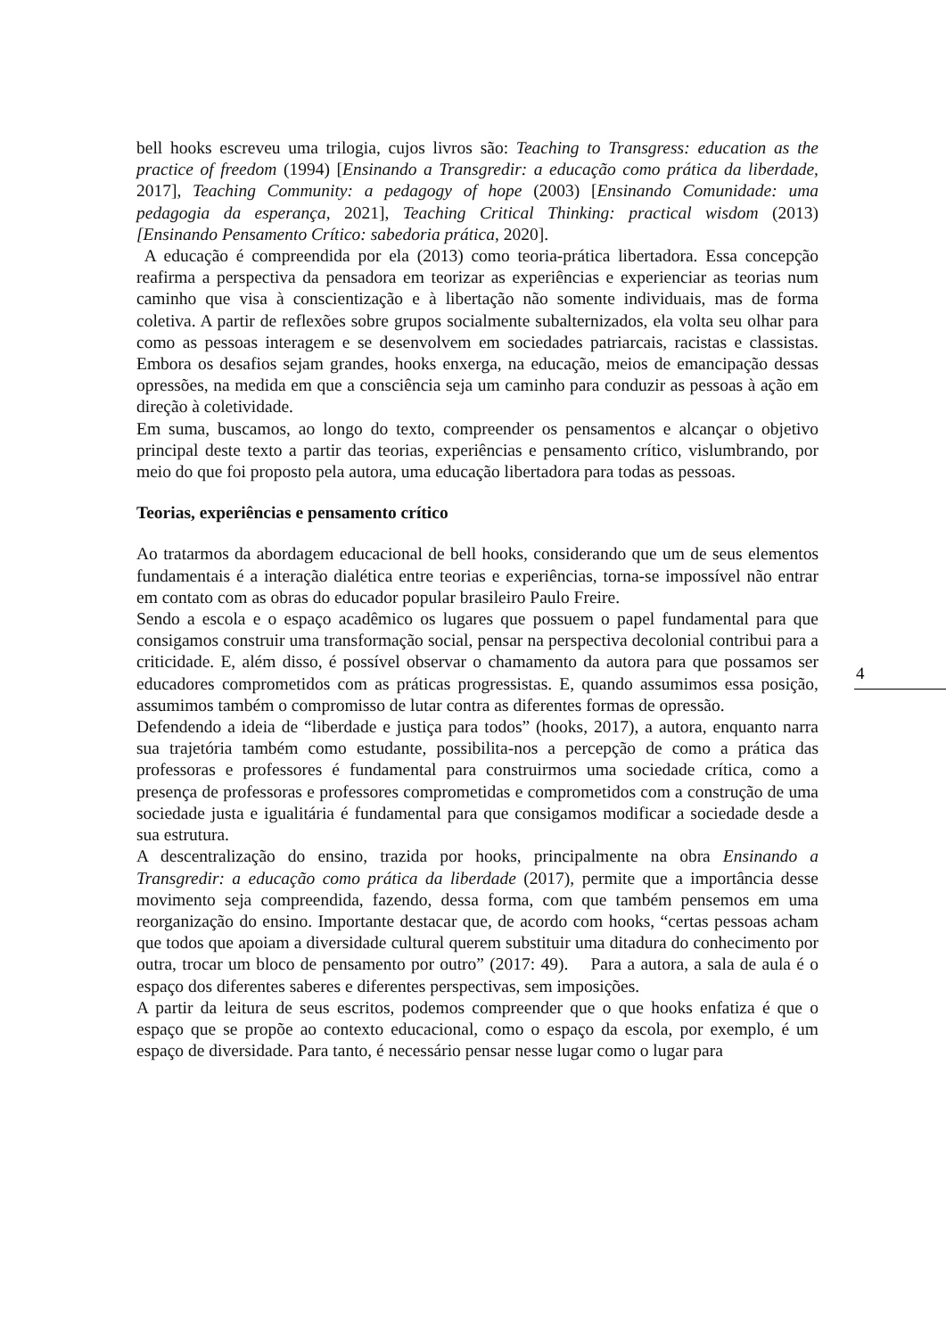bell hooks escreveu uma trilogia, cujos livros são: Teaching to Transgress: education as the practice of freedom (1994) [Ensinando a Transgredir: a educação como prática da liberdade, 2017], Teaching Community: a pedagogy of hope (2003) [Ensinando Comunidade: uma pedagogia da esperança, 2021], Teaching Critical Thinking: practical wisdom (2013) [Ensinando Pensamento Crítico: sabedoria prática, 2020].
A educação é compreendida por ela (2013) como teoria-prática libertadora. Essa concepção reafirma a perspectiva da pensadora em teorizar as experiências e experienciar as teorias num caminho que visa à conscientização e à libertação não somente individuais, mas de forma coletiva. A partir de reflexões sobre grupos socialmente subalternizados, ela volta seu olhar para como as pessoas interagem e se desenvolvem em sociedades patriarcais, racistas e classistas. Embora os desafios sejam grandes, hooks enxerga, na educação, meios de emancipação dessas opressões, na medida em que a consciência seja um caminho para conduzir as pessoas à ação em direção à coletividade.
Em suma, buscamos, ao longo do texto, compreender os pensamentos e alcançar o objetivo principal deste texto a partir das teorias, experiências e pensamento crítico, vislumbrando, por meio do que foi proposto pela autora, uma educação libertadora para todas as pessoas.
Teorias, experiências e pensamento crítico
Ao tratarmos da abordagem educacional de bell hooks, considerando que um de seus elementos fundamentais é a interação dialética entre teorias e experiências, torna-se impossível não entrar em contato com as obras do educador popular brasileiro Paulo Freire.
Sendo a escola e o espaço acadêmico os lugares que possuem o papel fundamental para que consigamos construir uma transformação social, pensar na perspectiva decolonial contribui para a criticidade. E, além disso, é possível observar o chamamento da autora para que possamos ser educadores comprometidos com as práticas progressistas. E, quando assumimos essa posição, assumimos também o compromisso de lutar contra as diferentes formas de opressão.
Defendendo a ideia de “liberdade e justiça para todos” (hooks, 2017), a autora, enquanto narra sua trajetória também como estudante, possibilita-nos a percepção de como a prática das professoras e professores é fundamental para construirmos uma sociedade crítica, como a presença de professoras e professores comprometidas e comprometidos com a construção de uma sociedade justa e igualitária é fundamental para que consigamos modificar a sociedade desde a sua estrutura.
A descentralização do ensino, trazida por hooks, principalmente na obra Ensinando a Transgredir: a educação como prática da liberdade (2017), permite que a importância desse movimento seja compreendida, fazendo, dessa forma, com que também pensemos em uma reorganização do ensino. Importante destacar que, de acordo com hooks, “certas pessoas acham que todos que apoiam a diversidade cultural querem substituir uma ditadura do conhecimento por outra, trocar um bloco de pensamento por outro” (2017: 49). Para a autora, a sala de aula é o espaço dos diferentes saberes e diferentes perspectivas, sem imposições.
A partir da leitura de seus escritos, podemos compreender que o que hooks enfatiza é que o espaço que se propõe ao contexto educacional, como o espaço da escola, por exemplo, é um espaço de diversidade. Para tanto, é necessário pensar nesse lugar como o lugar para
4